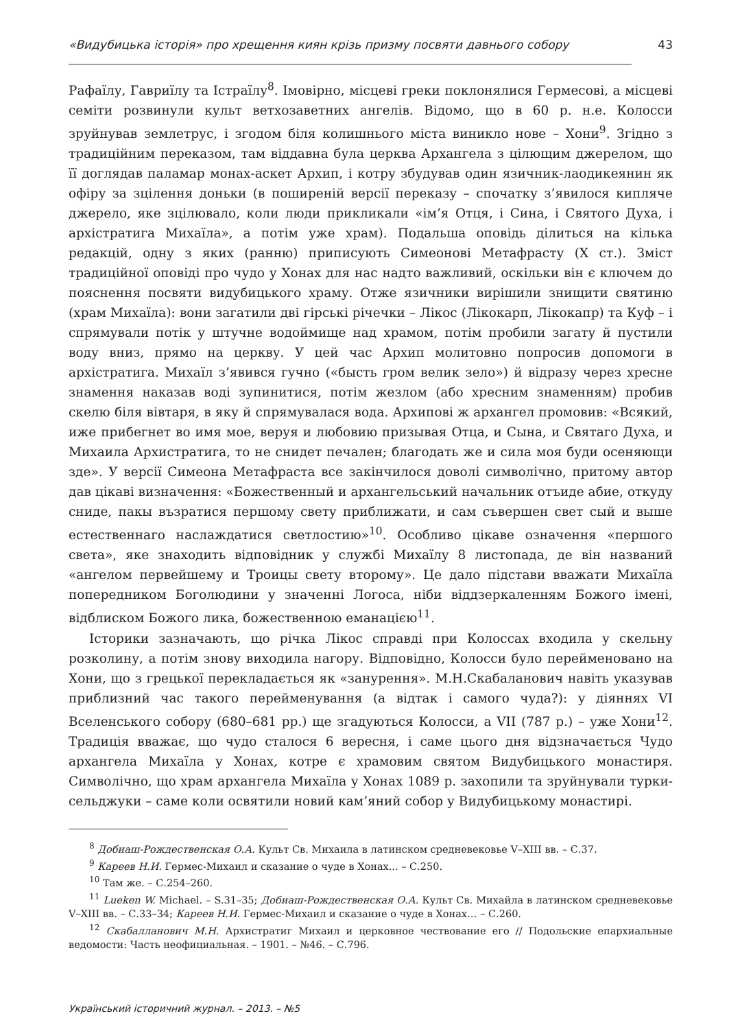«Видубицька історія» про хрещення киян крізь призму посвяти давнього собору 43
Рафаїлу, Гавриїлу та Істраїлу<sup>8</sup>. Імовірно, місцеві греки поклонялися Гермесові, а місцеві семіти розвинули культ ветхозаветних ангелів. Відомо, що в 60 р. н.е. Колосси зруйнував землетрус, і згодом біля колишнього міста виникло нове – Хони<sup>9</sup>. Згідно з традиційним переказом, там віддавна була церква Архангела з цілющим джерелом, що її доглядав паламар монах-аскет Архип, і котру збудував один язичник-лаодикеянин як офіру за зцілення доньки (в поширеній версії переказу – спочатку з’явилося кипляче джерело, яке зцілювало, коли люди прикликали «ім’я Отця, і Сина, і Святого Духа, і архістратига Михаїла», а потім уже храм). Подальша оповідь ділиться на кілька редакцій, одну з яких (ранню) приписують Симеонові Метафрасту (X ст.). Зміст традиційної оповіді про чудо у Хонах для нас надто важливий, оскільки він є ключем до пояснення посвяти видубицького храму. Отже язичники вирішили знищити святиню (храм Михаїла): вони загатили дві гірські річечки – Лікос (Лікокарп, Лікокапр) та Куф – і спрямували потік у штучне водоймище над храмом, потім пробили загату й пустили воду вниз, прямо на церкву. У цей час Архип молитовно попросив допомоги в архістратига. Михаїл з’явився гучно («бысть гром велик зело») й відразу через хресне знамення наказав воді зупинитися, потім жезлом (або хресним знаменням) пробив скелю біля вівтаря, в яку й спрямувалася вода. Архипові ж архангел промовив: «Всякий, иже прибегнет во имя мое, веруя и любовию призывая Отца, и Сына, и Святаго Духа, и Михаила Архистратига, то не снидет печален; благодать же и сила моя буди осеняющи зде». У версії Симеона Метафраста все закінчилося доволі символічно, притому автор дав цікаві визначення: «Божественный и архангельський начальник отъиде абие, откуду сниде, пакы възратися першому свету приближати, и сам съвершен свет сый и выше естественнаго наслаждатися светлостию»<sup>10</sup>. Особливо цікаве означення «першого света», яке знаходить відповідник у службі Михаїлу 8 листопада, де він названий «ангелом первейшему и Троицы свету второму». Це дало підстави вважати Михаїла попередником Боголюдини у значенні Логоса, ніби віддзеркаленням Божого імені, відблиском Божого лика, божественною еманацією<sup>11</sup>.
Історики зазначають, що річка Лікос справді при Колоссах входила у скельну розколину, а потім знову виходила нагору. Відповідно, Колосси було перейменовано на Хони, що з грецької перекладається як «занурення». М.Н.Скабаланович навіть указував приблизний час такого перейменування (а відтак і самого чуда?): у діяннях VI Вселенського собору (680–681 рр.) ще згадуються Колосси, а VII (787 р.) – уже Хони<sup>12</sup>. Традиція вважає, що чудо сталося 6 вересня, і саме цього дня відзначається Чудо архангела Михаїла у Хонах, котре є храмовим святом Видубицького монастиря. Символічно, що храм архангела Михаїла у Хонах 1089 р. захопили та зруйнували турки-сельджуки – саме коли освятили новий кам’яний собор у Видубицькому монастирі.
<sup>8</sup> Добиаш-Рождественская О.А. Культ Св. Михаила в латинском средневековье V–XIII вв. – С.37.
<sup>9</sup> Кареев Н.И. Гермес-Михаил и сказание о чуде в Хонах... – С.250.
<sup>10</sup> Там же. – С.254–260.
<sup>11</sup> Lueken W. Michael. – S.31–35; Добиаш-Рождественская О.А. Культ Св. Михайла в латинском средневековье V–XIII вв. – С.33–34; Кареев Н.И. Гермес-Михаил и сказание о чуде в Хонах… – С.260.
<sup>12</sup> Скабалланович М.Н. Архистратиг Михаил и церковное чествование его // Подольские епархиальные ведомости: Часть неофициальная. – 1901. – №46. – С.796.
Український історичний журнал. – 2013. – №5